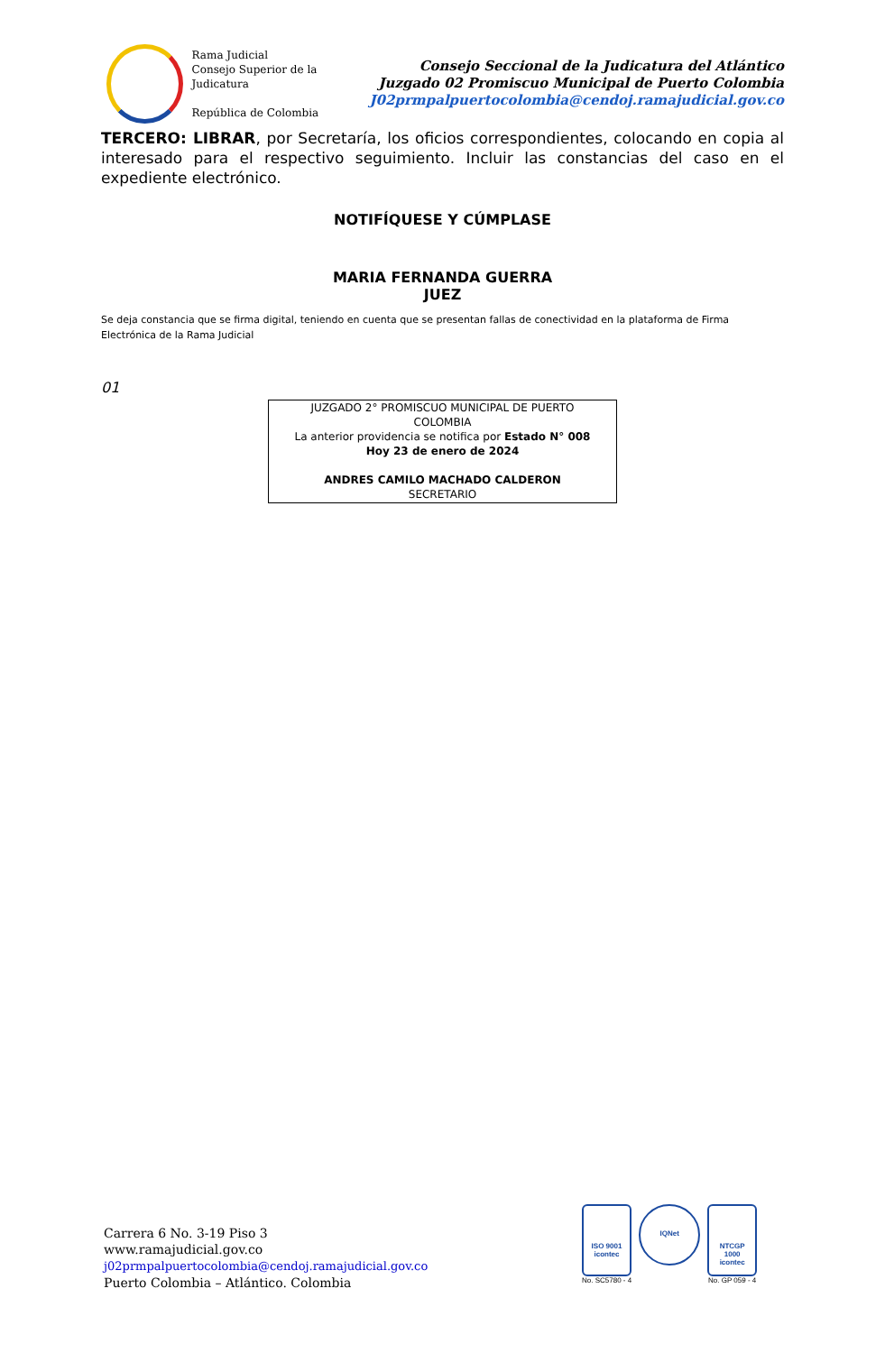Rama Judicial
Consejo Superior de la Judicatura
República de Colombia
Consejo Seccional de la Judicatura del Atlántico
Juzgado 02 Promiscuo Municipal de Puerto Colombia
J02prmpalpuertocolombia@cendoj.ramajudicial.gov.co
TERCERO: LIBRAR, por Secretaría, los oficios correspondientes, colocando en copia al interesado para el respectivo seguimiento. Incluir las constancias del caso en el expediente electrónico.
NOTIFÍQUESE Y CÚMPLASE
MARIA FERNANDA GUERRA
JUEZ
Se deja constancia que se firma digital, teniendo en cuenta que se presentan fallas de conectividad en la plataforma de Firma Electrónica de la Rama Judicial
01
JUZGADO 2° PROMISCUO MUNICIPAL DE PUERTO
COLOMBIA
La anterior providencia se notifica por Estado N° 008
Hoy 23 de enero de 2024
ANDRES CAMILO MACHADO CALDERON
SECRETARIO
Carrera 6 No. 3-19 Piso 3
www.ramajudicial.gov.co
j02prmpalpuertocolombia@cendoj.ramajudicial.gov.co
Puerto Colombia – Atlántico. Colombia
ISO 9001
icontec
No. SC5780 - 4
IQNet
NTCGP
1000
icontec
No. GP 059 - 4